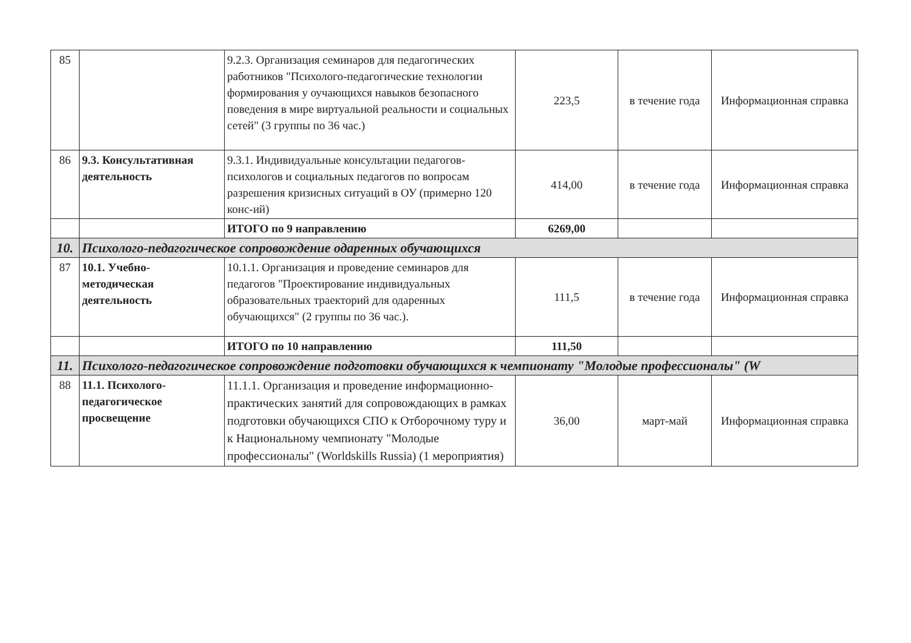| 85 | | 9.2.3. Организация семинаров для педагогических работников "Психолого-педагогические технологии формирования у оучающихся навыков безопасного поведения в мире виртуальной реальности и социальных сетей" (3 группы по 36 час.) | 223,5 | в течение года | Информационная справка |
| 86 | 9.3. Консультативная деятельность | 9.3.1. Индивидуальные консультации педагогов-психологов и социальных педагогов по вопросам разрешения кризисных ситуаций в ОУ (примерно 120 конс-ий) | 414,00 | в течение года | Информационная справка |
| | | ИТОГО по 9 направлению | 6269,00 | | |
| 10. | Психолого-педагогическое сопровождение одаренных обучающихся | | | | |
| 87 | 10.1. Учебно-методическая деятельность | 10.1.1. Организация и проведение семинаров для педагогов "Проектирование индивидуальных образовательных траекторий для одаренных обучающихся" (2 группы по 36 час.). | 111,5 | в течение года | Информационная справка |
| | | ИТОГО по 10 направлению | 111,50 | | |
| 11. | Психолого-педагогическое сопровождение подготовки обучающихся к чемпионату "Молодые профессионалы" (W | | | | |
| 88 | 11.1. Психолого-педагогическое просвещение | 11.1.1. Организация и проведение информационно-практических занятий для сопровождающих в рамках подготовки обучающихся СПО к Отборочному туру и к Национальному чемпионату "Молодые профессионалы" (Worldskills Russia) (1 мероприятия) | 36,00 | март-май | Информационная справка |